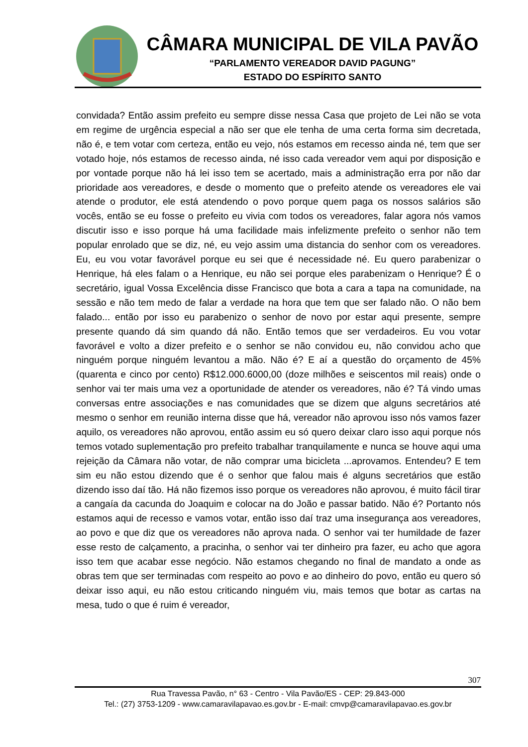CÂMARA MUNICIPAL DE VILA PAVÃO
“PARLAMENTO VEREADOR DAVID PAGUNG”
ESTADO DO ESPÍRITO SANTO
convidada? Então assim prefeito eu sempre disse nessa Casa que projeto de Lei não se vota em regime de urgência especial a não ser que ele tenha de uma certa forma sim decretada, não é, e tem votar com certeza, então eu vejo, nós estamos em recesso ainda né, tem que ser votado hoje, nós estamos de recesso ainda, né isso cada vereador vem aqui por disposição e por vontade porque não há lei isso tem se acertado, mais a administração erra por não dar prioridade aos vereadores, e desde o momento que o prefeito atende os vereadores ele vai atende o produtor, ele está atendendo o povo porque quem paga os nossos salários são vocês, então se eu fosse o prefeito eu vivia com todos os vereadores, falar agora nós vamos discutir isso e isso porque há uma facilidade mais infelizmente prefeito o senhor não tem popular enrolado que se diz, né, eu vejo assim uma distancia do senhor com os vereadores. Eu, eu vou votar favorável porque eu sei que é necessidade né. Eu quero parabenizar o Henrique, há eles falam o a Henrique, eu não sei porque eles parabenizam o Henrique? É o secretário, igual Vossa Excelência disse Francisco que bota a cara a tapa na comunidade, na sessão e não tem medo de falar a verdade na hora que tem que ser falado não. O não bem falado... então por isso eu parabenizo o senhor de novo por estar aqui presente, sempre presente quando dá sim quando dá não. Então temos que ser verdadeiros. Eu vou votar favorável e volto a dizer prefeito e o senhor se não convidou eu, não convidou acho que ninguém porque ninguém levantou a mão. Não é? E aí a questão do orçamento de 45% (quarenta e cinco por cento) R$12.000.6000,00 (doze milhões e seiscentos mil reais) onde o senhor vai ter mais uma vez a oportunidade de atender os vereadores, não é? Tá vindo umas conversas entre associações e nas comunidades que se dizem que alguns secretários até mesmo o senhor em reunião interna disse que há, vereador não aprovou isso nós vamos fazer aquilo, os vereadores não aprovou, então assim eu só quero deixar claro isso aqui porque nós temos votado suplementação pro prefeito trabalhar tranquilamente e nunca se houve aqui uma rejeição da Câmara não votar, de não comprar uma bicicleta ...aprovamos. Entendeu? E tem sim eu não estou dizendo que é o senhor que falou mais é alguns secretários que estão dizendo isso daí tão. Há não fizemos isso porque os vereadores não aprovou, é muito fácil tirar a cangaía da cacunda do Joaquim e colocar na do João e passar batido. Não é? Portanto nós estamos aqui de recesso e vamos votar, então isso daí traz uma insegurança aos vereadores, ao povo e que diz que os vereadores não aprova nada. O senhor vai ter humildade de fazer esse resto de calçamento, a pracinha, o senhor vai ter dinheiro pra fazer, eu acho que agora isso tem que acabar esse negócio. Não estamos chegando no final de mandato a onde as obras tem que ser terminadas com respeito ao povo e ao dinheiro do povo, então eu quero só deixar isso aqui, eu não estou criticando ninguém viu, mais temos que botar as cartas na mesa, tudo o que é ruim é vereador,
307
Rua Travessa Pavão, n° 63 - Centro - Vila Pavão/ES - CEP: 29.843-000
Tel.: (27) 3753-1209 - www.camaravilapavao.es.gov.br - E-mail: cmvp@camaravilapavao.es.gov.br